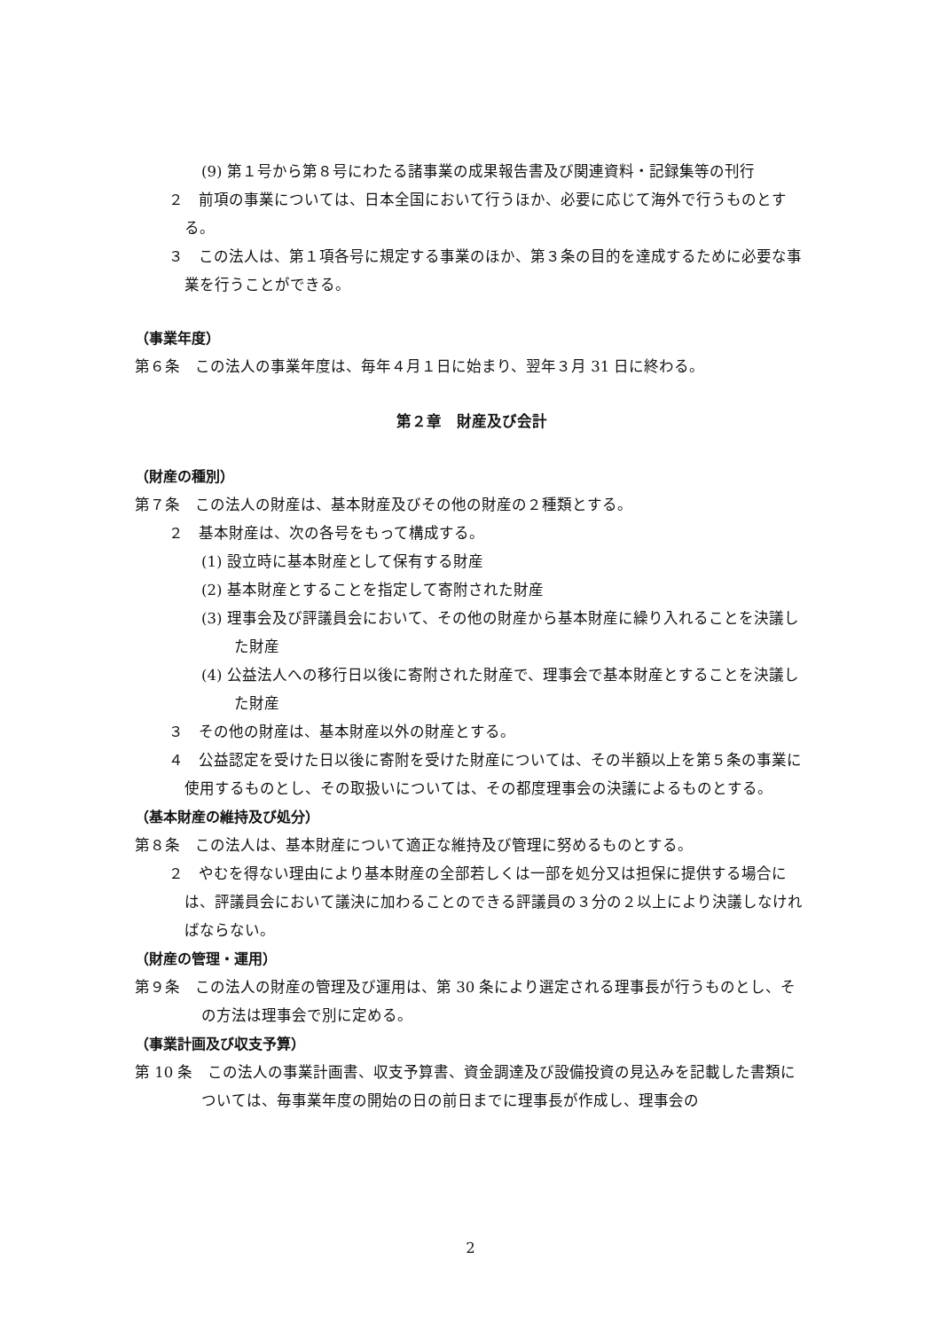(9) 第１号から第８号にわたる諸事業の成果報告書及び関連資料・記録集等の刊行
２　前項の事業については、日本全国において行うほか、必要に応じて海外で行うものとする。
３　この法人は、第１項各号に規定する事業のほか、第３条の目的を達成するために必要な事業を行うことができる。
（事業年度）
第６条　この法人の事業年度は、毎年４月１日に始まり、翌年３月 31 日に終わる。
第２章　財産及び会計
（財産の種別）
第７条　この法人の財産は、基本財産及びその他の財産の２種類とする。
２　基本財産は、次の各号をもって構成する。
(1) 設立時に基本財産として保有する財産
(2) 基本財産とすることを指定して寄附された財産
(3) 理事会及び評議員会において、その他の財産から基本財産に繰り入れることを決議した財産
(4) 公益法人への移行日以後に寄附された財産で、理事会で基本財産とすることを決議した財産
３　その他の財産は、基本財産以外の財産とする。
４　公益認定を受けた日以後に寄附を受けた財産については、その半額以上を第５条の事業に使用するものとし、その取扱いについては、その都度理事会の決議によるものとする。
（基本財産の維持及び処分）
第８条　この法人は、基本財産について適正な維持及び管理に努めるものとする。
２　やむを得ない理由により基本財産の全部若しくは一部を処分又は担保に提供する場合には、評議員会において議決に加わることのできる評議員の３分の２以上により決議しなければならない。
（財産の管理・運用）
第９条　この法人の財産の管理及び運用は、第 30 条により選定される理事長が行うものとし、その方法は理事会で別に定める。
（事業計画及び収支予算）
第 10 条　この法人の事業計画書、収支予算書、資金調達及び設備投資の見込みを記載した書類については、毎事業年度の開始の日の前日までに理事長が作成し、理事会の
2